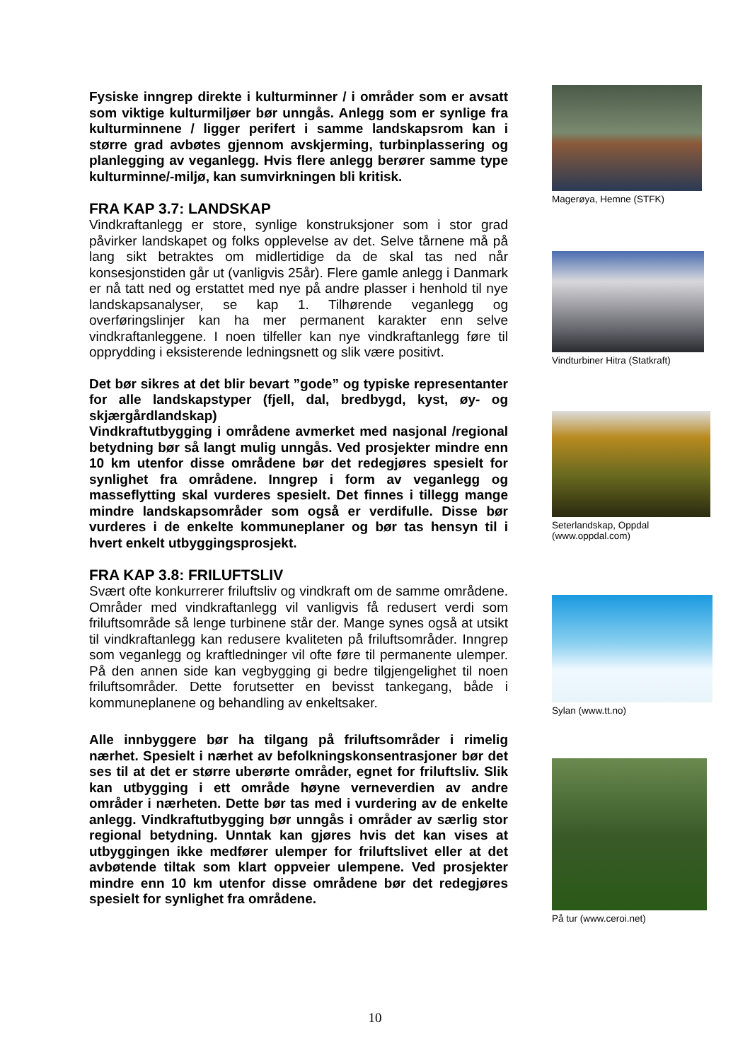Fysiske inngrep direkte i kulturminner / i områder som er avsatt som viktige kulturmiljøer bør unngås. Anlegg som er synlige fra kulturminnene / ligger perifert i samme landskapsrom kan i større grad avbøtes gjennom avskjerming, turbinplassering og planlegging av veganlegg. Hvis flere anlegg berører samme type kulturminne/-miljø, kan sumvirkningen bli kritisk.
FRA KAP 3.7: LANDSKAP
Vindkraftanlegg er store, synlige konstruksjoner som i stor grad påvirker landskapet og folks opplevelse av det. Selve tårnene må på lang sikt betraktes om midlertidige da de skal tas ned når konsesjonstiden går ut (vanligvis 25år). Flere gamle anlegg i Danmark er nå tatt ned og erstattet med nye på andre plasser i henhold til nye landskapsanalyser, se kap 1. Tilhørende veganlegg og overføringslinjer kan ha mer permanent karakter enn selve vindkraftanleggene. I noen tilfeller kan nye vindkraftanlegg føre til opprydding i eksisterende ledningsnett og slik være positivt.
Det bør sikres at det blir bevart ”gode” og typiske representanter for alle landskapstyper (fjell, dal, bredbygd, kyst, øy- og skjærgårdlandskap)
Vindkraftutbygging i områdene avmerket med nasjonal /regional betydning bør så langt mulig unngås. Ved prosjekter mindre enn 10 km utenfor disse områdene bør det redegjøres spesielt for synlighet fra områdene. Inngrep i form av veganlegg og masseflytting skal vurderes spesielt. Det finnes i tillegg mange mindre landskapsområder som også er verdifulle. Disse bør vurderes i de enkelte kommuneplaner og bør tas hensyn til i hvert enkelt utbyggingsprosjekt.
FRA KAP 3.8: FRILUFTSLIV
Svært ofte konkurrerer friluftsliv og vindkraft om de samme områdene. Områder med vindkraftanlegg vil vanligvis få redusert verdi som friluftsområde så lenge turbinene står der. Mange synes også at utsikt til vindkraftanlegg kan redusere kvaliteten på friluftsområder. Inngrep som veganlegg og kraftledninger vil ofte føre til permanente ulemper. På den annen side kan vegbygging gi bedre tilgjengelighet til noen friluftsområder. Dette forutsetter en bevisst tankegang, både i kommuneplanene og behandling av enkeltsaker.
Alle innbyggere bør ha tilgang på friluftsområder i rimelig nærhet. Spesielt i nærhet av befolkningskonsentrasjoner bør det ses til at det er større uberørte områder, egnet for friluftsliv. Slik kan utbygging i ett område høyne verneverdien av andre områder i nærheten. Dette bør tas med i vurdering av de enkelte anlegg. Vindkraftutbygging bør unngås i områder av særlig stor regional betydning. Unntak kan gjøres hvis det kan vises at utbyggingen ikke medfører ulemper for friluftslivet eller at det avbøtende tiltak som klart oppveier ulempene. Ved prosjekter mindre enn 10 km utenfor disse områdene bør det redegjøres spesielt for synlighet fra områdene.
Magerøya, Hemne (STFK)
Vindturbiner Hitra (Statkraft)
Seterlandskap, Oppdal
(www.oppdal.com)
Sylan (www.tt.no)
På tur (www.ceroi.net)
10